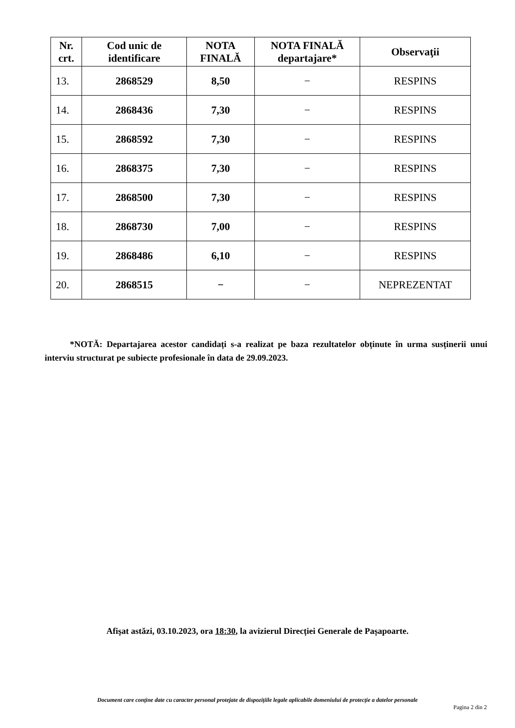| Nr. crt. | Cod unic de identificare | NOTA FINALĂ | NOTA FINALĂ departajare* | Observaţii |
| --- | --- | --- | --- | --- |
| 13. | 2868529 | 8,50 | − | RESPINS |
| 14. | 2868436 | 7,30 | − | RESPINS |
| 15. | 2868592 | 7,30 | − | RESPINS |
| 16. | 2868375 | 7,30 | − | RESPINS |
| 17. | 2868500 | 7,30 | − | RESPINS |
| 18. | 2868730 | 7,00 | − | RESPINS |
| 19. | 2868486 | 6,10 | − | RESPINS |
| 20. | 2868515 | − | − | NEPREZENTAT |
*NOTĂ: Departajarea acestor candidați s-a realizat pe baza rezultatelor obținute în urma susținerii unui interviu structurat pe subiecte profesionale în data de 29.09.2023.
Afişat astăzi, 03.10.2023, ora 18:30, la avizierul Direcției Generale de Pașapoarte.
Document care conţine date cu caracter personal protejate de dispoziţiile legale aplicabile domeniului de protecţie a datelor personale
Pagina 2 din 2